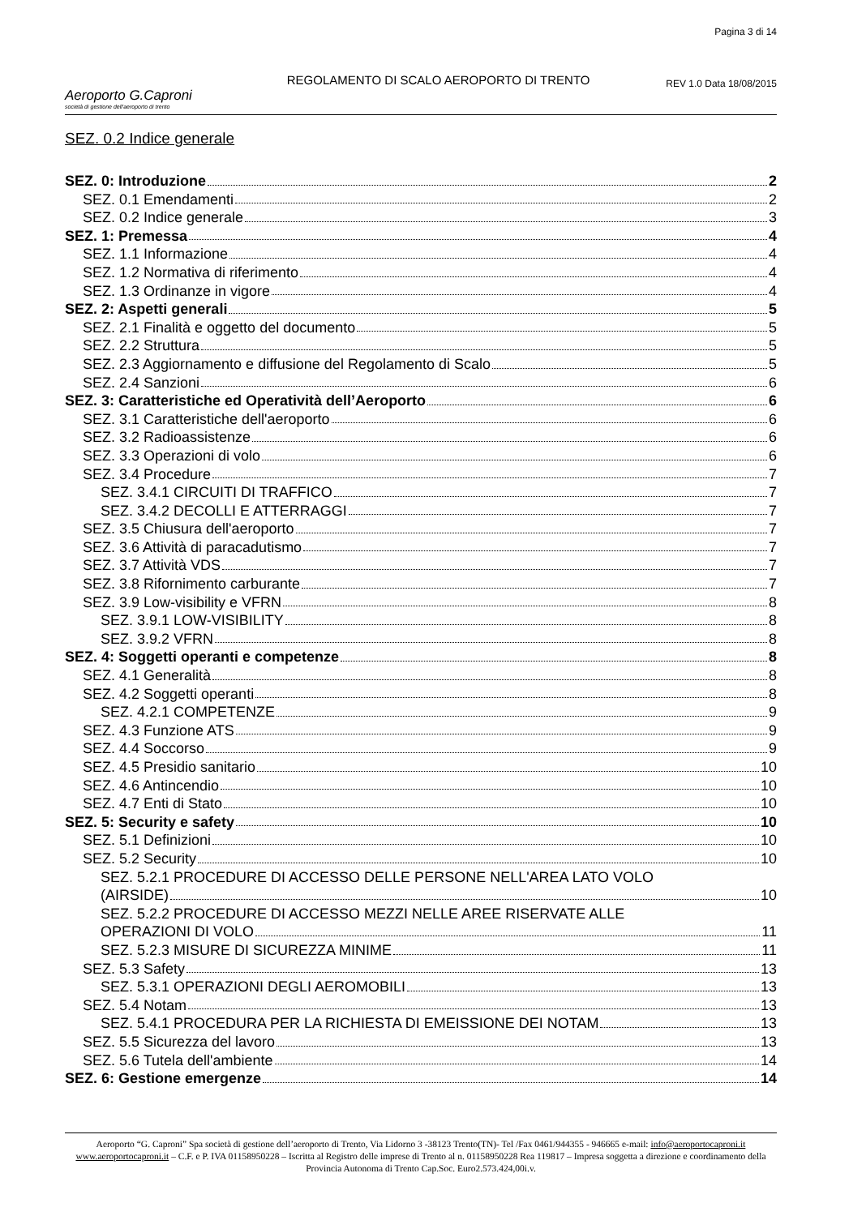Aeroporto G.Caproni
società di gestione dell'aeroporto di trento
REGOLAMENTO DI SCALO AEROPORTO DI TRENTO
Pagina 3 di 14
REV 1.0 Data 18/08/2015
SEZ. 0.2 Indice generale
SEZ. 0: Introduzione 2
SEZ. 0.1 Emendamenti 2
SEZ. 0.2 Indice generale 3
SEZ. 1: Premessa 4
SEZ. 1.1 Informazione 4
SEZ. 1.2 Normativa di riferimento 4
SEZ. 1.3 Ordinanze in vigore 4
SEZ. 2: Aspetti generali 5
SEZ. 2.1 Finalità e oggetto del documento 5
SEZ. 2.2 Struttura 5
SEZ. 2.3 Aggiornamento e diffusione del Regolamento di Scalo 5
SEZ. 2.4 Sanzioni 6
SEZ. 3: Caratteristiche ed Operatività dell’Aeroporto 6
SEZ. 3.1 Caratteristiche dell'aeroporto 6
SEZ. 3.2 Radioassistenze 6
SEZ. 3.3 Operazioni di volo 6
SEZ. 3.4 Procedure 7
SEZ. 3.4.1 CIRCUITI DI TRAFFICO 7
SEZ. 3.4.2 DECOLLI E ATTERRAGGI 7
SEZ. 3.5 Chiusura dell'aeroporto 7
SEZ. 3.6 Attività di paracadutismo 7
SEZ. 3.7 Attività VDS 7
SEZ. 3.8 Rifornimento carburante 7
SEZ. 3.9 Low-visibility e VFRN 8
SEZ. 3.9.1 LOW-VISIBILITY 8
SEZ. 3.9.2 VFRN 8
SEZ. 4: Soggetti operanti e competenze 8
SEZ. 4.1 Generalità 8
SEZ. 4.2 Soggetti operanti 8
SEZ. 4.2.1 COMPETENZE 9
SEZ. 4.3 Funzione ATS 9
SEZ. 4.4 Soccorso 9
SEZ. 4.5 Presidio sanitario 10
SEZ. 4.6 Antincendio 10
SEZ. 4.7 Enti di Stato 10
SEZ. 5: Security e safety 10
SEZ. 5.1 Definizioni 10
SEZ. 5.2 Security 10
SEZ. 5.2.1 PROCEDURE DI ACCESSO DELLE PERSONE NELL'AREA LATO VOLO
(AIRSIDE) 10
SEZ. 5.2.2 PROCEDURE DI ACCESSO MEZZI NELLE AREE RISERVATE ALLE
OPERAZIONI DI VOLO 11
SEZ. 5.2.3 MISURE DI SICUREZZA MINIME 11
SEZ. 5.3 Safety 13
SEZ. 5.3.1 OPERAZIONI DEGLI AEROMOBILI 13
SEZ. 5.4 Notam 13
SEZ. 5.4.1 PROCEDURA PER LA RICHIESTA DI EMEISSIONE DEI NOTAM 13
SEZ. 5.5 Sicurezza del lavoro 13
SEZ. 5.6 Tutela dell'ambiente 14
SEZ. 6: Gestione emergenze 14
Aeroporto “G. Caproni” Spa società di gestione dell’aeroporto di Trento, Via Lidorno 3 -38123 Trento(TN)- Tel /Fax 0461/944355 - 946665 e-mail: info@aeroportocaproni.it www.aeroportocaproni.it – C.F. e P. IVA 01158950228 – Iscritta al Registro delle imprese di Trento al n. 01158950228 Rea 119817 – Impresa soggetta a direzione e coordinamento della Provincia Autonoma di Trento Cap.Soc. Euro2.573.424,00i.v.